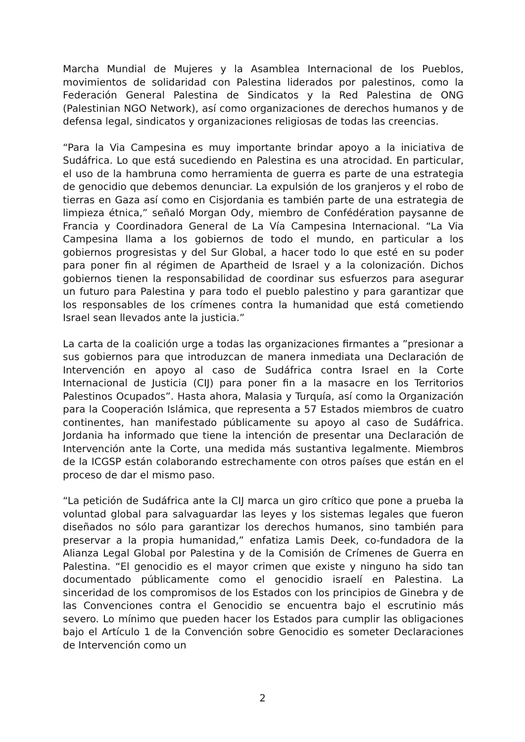Marcha Mundial de Mujeres y la Asamblea Internacional de los Pueblos, movimientos de solidaridad con Palestina liderados por palestinos, como la Federación General Palestina de Sindicatos y la Red Palestina de ONG (Palestinian NGO Network), así como organizaciones de derechos humanos y de defensa legal, sindicatos y organizaciones religiosas de todas las creencias.
“Para la Via Campesina es muy importante brindar apoyo a la iniciativa de Sudáfrica. Lo que está sucediendo en Palestina es una atrocidad. En particular, el uso de la hambruna como herramienta de guerra es parte de una estrategia de genocidio que debemos denunciar. La expulsión de los granjeros y el robo de tierras en Gaza así como en Cisjordania es también parte de una estrategia de limpieza étnica,” señaló Morgan Ody, miembro de Confédération paysanne de Francia y Coordinadora General de La Vía Campesina Internacional. “La Via Campesina llama a los gobiernos de todo el mundo, en particular a los gobiernos progresistas y del Sur Global, a hacer todo lo que esté en su poder para poner fin al régimen de Apartheid de Israel y a la colonización. Dichos gobiernos tienen la responsabilidad de coordinar sus esfuerzos para asegurar un futuro para Palestina y para todo el pueblo palestino y para garantizar que los responsables de los crímenes contra la humanidad que está cometiendo Israel sean llevados ante la justicia.”
La carta de la coalición urge a todas las organizaciones firmantes a ”presionar a sus gobiernos para que introduzcan de manera inmediata una Declaración de Intervención en apoyo al caso de Sudáfrica contra Israel en la Corte Internacional de Justicia (CIJ) para poner fin a la masacre en los Territorios Palestinos Ocupados”. Hasta ahora, Malasia y Turquía, así como la Organización para la Cooperación Islámica, que representa a 57 Estados miembros de cuatro continentes, han manifestado públicamente su apoyo al caso de Sudáfrica. Jordania ha informado que tiene la intención de presentar una Declaración de Intervención ante la Corte, una medida más sustantiva legalmente. Miembros de la ICGSP están colaborando estrechamente con otros países que están en el proceso de dar el mismo paso.
“La petición de Sudáfrica ante la CIJ marca un giro crítico que pone a prueba la voluntad global para salvaguardar las leyes y los sistemas legales que fueron diseñados no sólo para garantizar los derechos humanos, sino también para preservar a la propia humanidad,” enfatiza Lamis Deek, co-fundadora de la Alianza Legal Global por Palestina y de la Comisión de Crímenes de Guerra en Palestina. “El genocidio es el mayor crimen que existe y ninguno ha sido tan documentado públicamente como el genocidio israelí en Palestina. La sinceridad de los compromisos de los Estados con los principios de Ginebra y de las Convenciones contra el Genocidio se encuentra bajo el escrutinio más severo. Lo mínimo que pueden hacer los Estados para cumplir las obligaciones bajo el Artículo 1 de la Convención sobre Genocidio es someter Declaraciones de Intervención como un
2